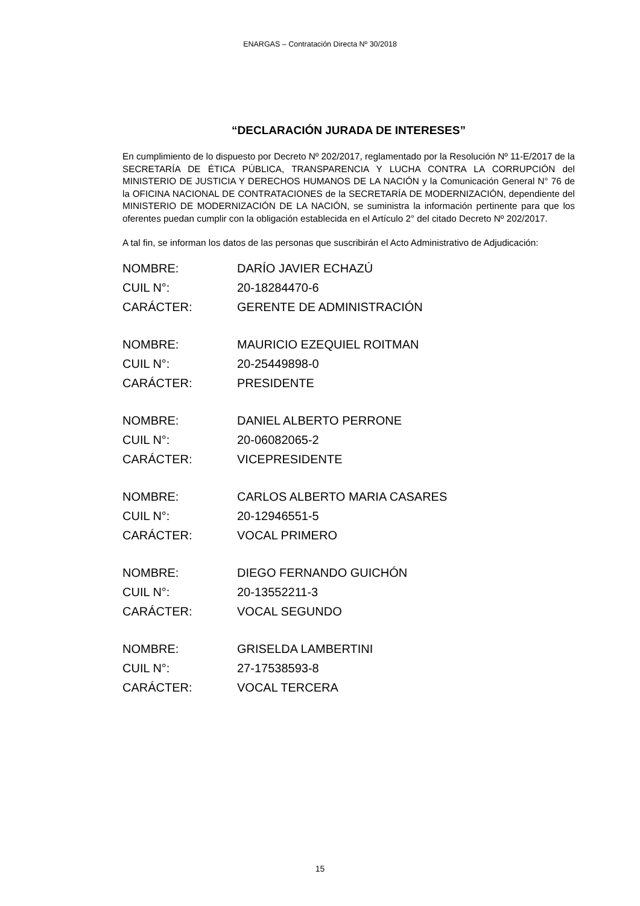ENARGAS – Contratación Directa Nº 30/2018
“DECLARACIÓN JURADA DE INTERESES”
En cumplimiento de lo dispuesto por Decreto Nº 202/2017, reglamentado por la Resolución Nº 11-E/2017 de la SECRETARÍA DE ÉTICA PÚBLICA, TRANSPARENCIA Y LUCHA CONTRA LA CORRUPCIÓN del MINISTERIO DE JUSTICIA Y DERECHOS HUMANOS DE LA NACIÓN y la Comunicación General N° 76 de la OFICINA NACIONAL DE CONTRATACIONES de la SECRETARÍA DE MODERNIZACIÓN, dependiente del MINISTERIO DE MODERNIZACIÓN DE LA NACIÓN, se suministra la información pertinente para que los oferentes puedan cumplir con la obligación establecida en el Artículo 2° del citado Decreto Nº 202/2017.
A tal fin, se informan los datos de las personas que suscribirán el Acto Administrativo de Adjudicación:
| NOMBRE: | DARÍO JAVIER ECHAZÚ |
| CUIL N°: | 20-18284470-6 |
| CARÁCTER: | GERENTE DE ADMINISTRACIÓN |
| NOMBRE: | MAURICIO EZEQUIEL ROITMAN |
| CUIL N°: | 20-25449898-0 |
| CARÁCTER: | PRESIDENTE |
| NOMBRE: | DANIEL ALBERTO PERRONE |
| CUIL N°: | 20-06082065-2 |
| CARÁCTER: | VICEPRESIDENTE |
| NOMBRE: | CARLOS ALBERTO MARIA CASARES |
| CUIL N°: | 20-12946551-5 |
| CARÁCTER: | VOCAL PRIMERO |
| NOMBRE: | DIEGO FERNANDO GUICHÓN |
| CUIL N°: | 20-13552211-3 |
| CARÁCTER: | VOCAL SEGUNDO |
| NOMBRE: | GRISELDA LAMBERTINI |
| CUIL N°: | 27-17538593-8 |
| CARÁCTER: | VOCAL TERCERA |
15